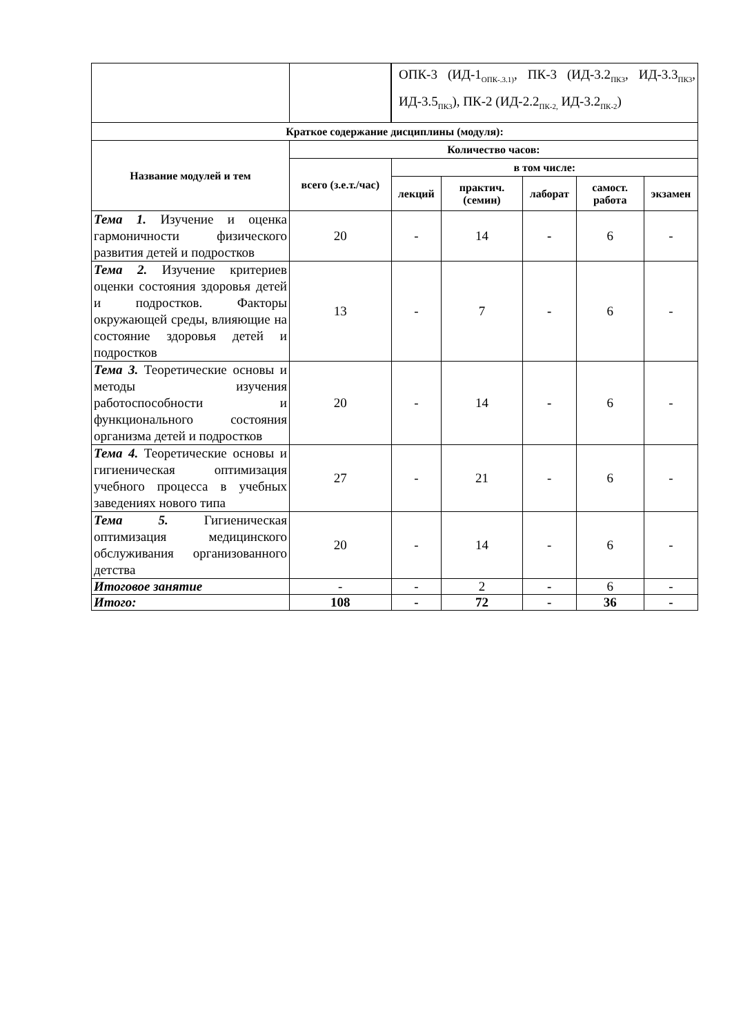| | | ОПК-3 (ИД-1<sub>ОПК-.3.1)</sub>, ПК-3 (ИД-3.2<sub>ПК3</sub>, ИД-3.3<sub>ПК3</sub>, ИД-3.5<sub>ПК3</sub>), ПК-2 (ИД-2.2<sub>ПК-2,</sub> ИД-3.2<sub>ПК-2</sub>) | | | | |
| Краткое содержание дисциплины (модуля): | | | | | | |
| Название модулей и тем | Количество часов: | | | | | |
| | всего (з.е.т./час) | в том числе: | | | | |
| | | лекций | практич. (семин) | лаборат | самост. работа | экзамен |
| Тема 1. Изучение и оценка гармоничности физического развития детей и подростков | 20 | - | 14 | - | 6 | - |
| Тема 2. Изучение критериев оценки состояния здоровья детей и подростков. Факторы окружающей среды, влияющие на состояние здоровья детей и подростков | 13 | - | 7 | - | 6 | - |
| Тема 3. Теоретические основы и методы изучения работоспособности и функционального состояния организма детей и подростков | 20 | - | 14 | - | 6 | - |
| Тема 4. Теоретические основы и гигиеническая оптимизация учебного процесса в учебных заведениях нового типа | 27 | - | 21 | - | 6 | - |
| Тема 5. Гигиеническая оптимизация медицинского обслуживания организованного детства | 20 | - | 14 | - | 6 | - |
| Итоговое занятие | - | - | 2 | - | 6 | - |
| Итого: | 108 | - | 72 | - | 36 | - |